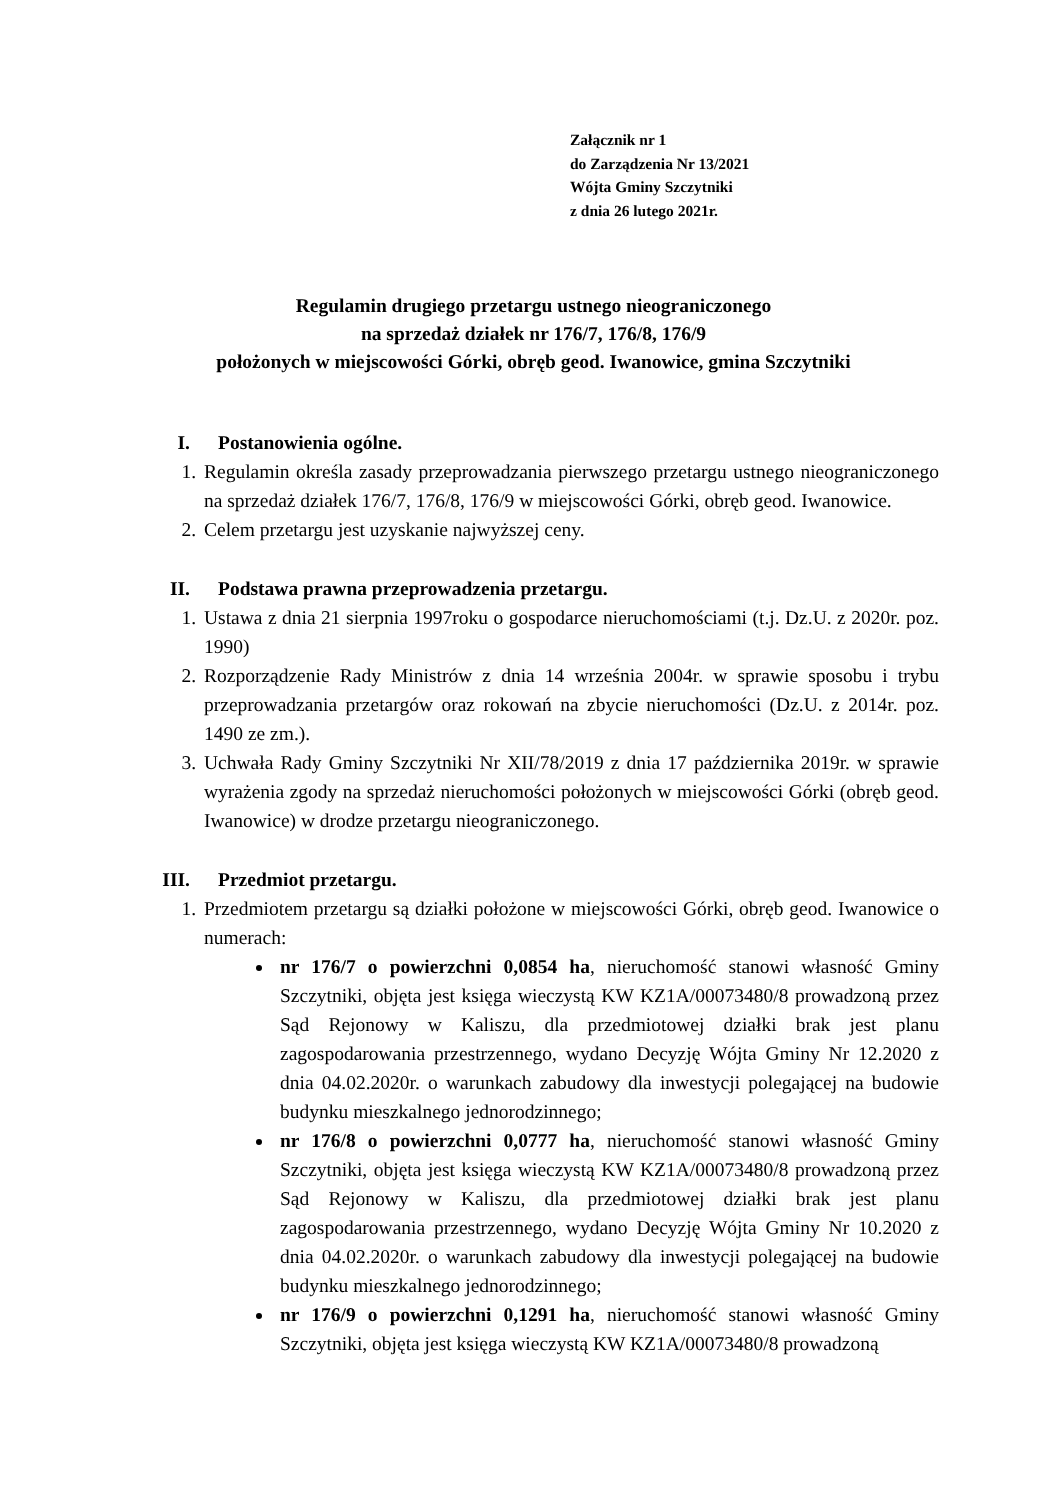Załącznik nr 1
do Zarządzenia Nr 13/2021
Wójta Gminy Szczytniki
z dnia 26 lutego 2021r.
Regulamin drugiego przetargu ustnego nieograniczonego
na sprzedaż działek nr 176/7, 176/8, 176/9
położonych w miejscowości Górki, obręb geod. Iwanowice, gmina Szczytniki
I. Postanowienia ogólne.
1. Regulamin określa zasady przeprowadzania pierwszego przetargu ustnego nieograniczonego na sprzedaż działek 176/7, 176/8, 176/9 w miejscowości Górki, obręb geod. Iwanowice.
2. Celem przetargu jest uzyskanie najwyższej ceny.
II. Podstawa prawna przeprowadzenia przetargu.
1. Ustawa z dnia 21 sierpnia 1997roku o gospodarce nieruchomościami (t.j. Dz.U. z 2020r. poz. 1990)
2. Rozporządzenie Rady Ministrów z dnia 14 września 2004r. w sprawie sposobu i trybu przeprowadzania przetargów oraz rokowań na zbycie nieruchomości (Dz.U. z 2014r. poz. 1490 ze zm.).
3. Uchwała Rady Gminy Szczytniki Nr XII/78/2019 z dnia 17 października 2019r. w sprawie wyrażenia zgody na sprzedaż nieruchomości położonych w miejscowości Górki (obręb geod. Iwanowice) w drodze przetargu nieograniczonego.
III. Przedmiot przetargu.
1. Przedmiotem przetargu są działki położone w miejscowości Górki, obręb geod. Iwanowice o numerach:
nr 176/7 o powierzchni 0,0854 ha, nieruchomość stanowi własność Gminy Szczytniki, objęta jest księga wieczystą KW KZ1A/00073480/8 prowadzoną przez Sąd Rejonowy w Kaliszu, dla przedmiotowej działki brak jest planu zagospodarowania przestrzennego, wydano Decyzję Wójta Gminy Nr 12.2020 z dnia 04.02.2020r. o warunkach zabudowy dla inwestycji polegającej na budowie budynku mieszkalnego jednorodzinnego;
nr 176/8 o powierzchni 0,0777 ha, nieruchomość stanowi własność Gminy Szczytniki, objęta jest księga wieczystą KW KZ1A/00073480/8 prowadzoną przez Sąd Rejonowy w Kaliszu, dla przedmiotowej działki brak jest planu zagospodarowania przestrzennego, wydano Decyzję Wójta Gminy Nr 10.2020 z dnia 04.02.2020r. o warunkach zabudowy dla inwestycji polegającej na budowie budynku mieszkalnego jednorodzinnego;
nr 176/9 o powierzchni 0,1291 ha, nieruchomość stanowi własność Gminy Szczytniki, objęta jest księga wieczystą KW KZ1A/00073480/8 prowadzoną